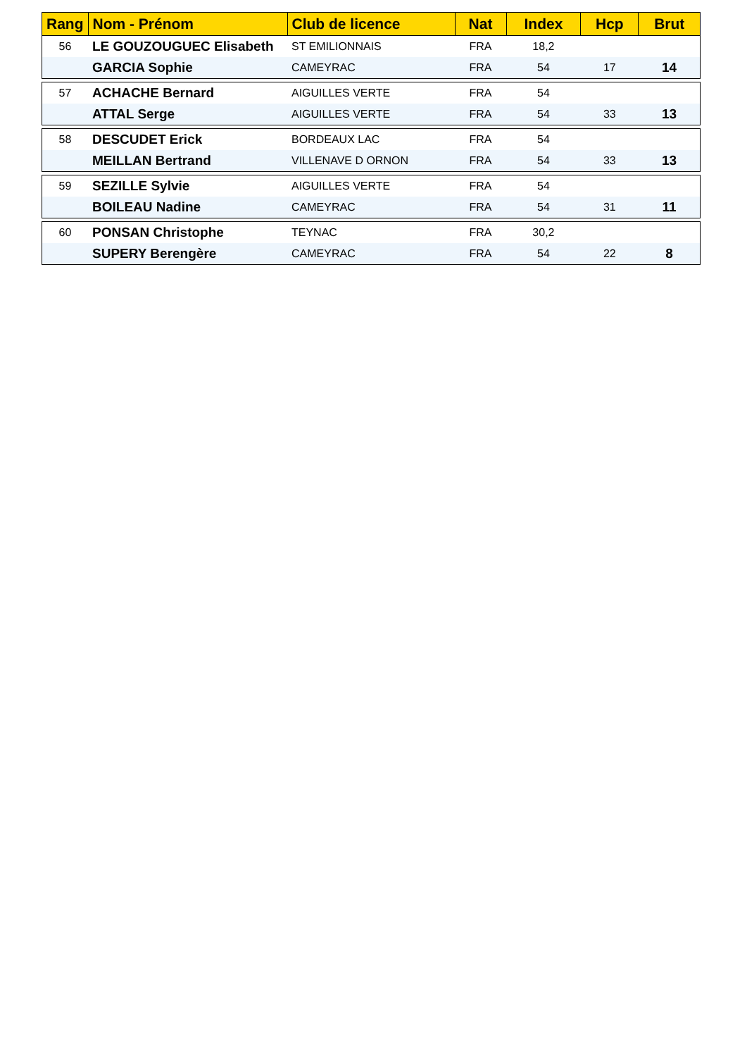| Rang | Nom - Prénom | Club de licence | Nat | Index | Hcp | Brut |
| --- | --- | --- | --- | --- | --- | --- |
| 56 | LE GOUZOUGUEC Elisabeth | ST EMILIONNAIS | FRA | 18,2 | | |
| | GARCIA Sophie | CAMEYRAC | FRA | 54 | 17 | 14 |
| 57 | ACHACHE Bernard | AIGUILLES VERTE | FRA | 54 | | |
| | ATTAL Serge | AIGUILLES VERTE | FRA | 54 | 33 | 13 |
| 58 | DESCUDET Erick | BORDEAUX LAC | FRA | 54 | | |
| | MEILLAN Bertrand | VILLENAVE D ORNON | FRA | 54 | 33 | 13 |
| 59 | SEZILLE Sylvie | AIGUILLES VERTE | FRA | 54 | | |
| | BOILEAU Nadine | CAMEYRAC | FRA | 54 | 31 | 11 |
| 60 | PONSAN Christophe | TEYNAC | FRA | 30,2 | | |
| | SUPERY Berengère | CAMEYRAC | FRA | 54 | 22 | 8 |